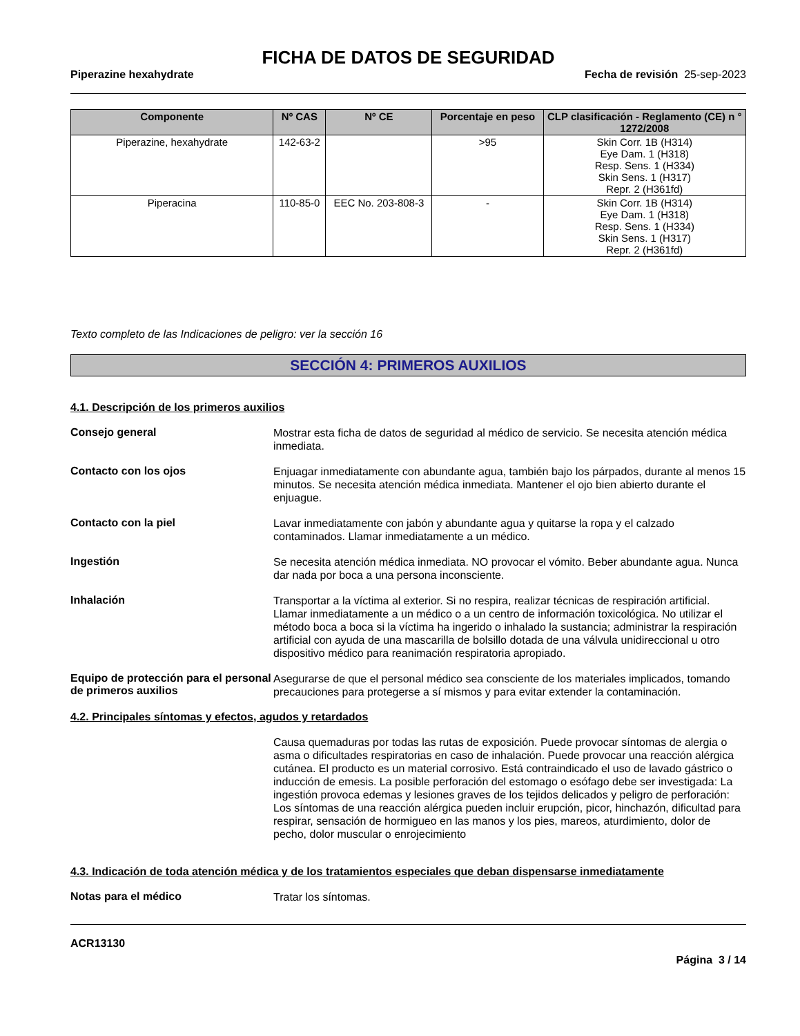FICHA DE DATOS DE SEGURIDAD
Piperazine hexahydrate Fecha de revisión 25-sep-2023
| Componente | Nº CAS | Nº CE | Porcentaje en peso | CLP clasificación - Reglamento (CE) n ° 1272/2008 |
| --- | --- | --- | --- | --- |
| Piperazine, hexahydrate | 142-63-2 | | >95 | Skin Corr. 1B (H314) Eye Dam. 1 (H318) Resp. Sens. 1 (H334) Skin Sens. 1 (H317) Repr. 2 (H361fd) |
| Piperacina | 110-85-0 | EEC No. 203-808-3 | - | Skin Corr. 1B (H314) Eye Dam. 1 (H318) Resp. Sens. 1 (H334) Skin Sens. 1 (H317) Repr. 2 (H361fd) |
Texto completo de las Indicaciones de peligro: ver la sección 16
SECCIÓN 4: PRIMEROS AUXILIOS
4.1. Descripción de los primeros auxilios
Consejo general
Mostrar esta ficha de datos de seguridad al médico de servicio. Se necesita atención médica inmediata.
Contacto con los ojos
Enjuagar inmediatamente con abundante agua, también bajo los párpados, durante al menos 15 minutos. Se necesita atención médica inmediata. Mantener el ojo bien abierto durante el enjuague.
Contacto con la piel
Lavar inmediatamente con jabón y abundante agua y quitarse la ropa y el calzado contaminados. Llamar inmediatamente a un médico.
Ingestión
Se necesita atención médica inmediata. NO provocar el vómito. Beber abundante agua. Nunca dar nada por boca a una persona inconsciente.
Inhalación
Transportar a la víctima al exterior. Si no respira, realizar técnicas de respiración artificial. Llamar inmediatamente a un médico o a un centro de información toxicológica. No utilizar el método boca a boca si la víctima ha ingerido o inhalado la sustancia; administrar la respiración artificial con ayuda de una mascarilla de bolsillo dotada de una válvula unidireccional u otro dispositivo médico para reanimación respiratoria apropiado.
Equipo de protección para el personal de primeros auxilios
Asegurarse de que el personal médico sea consciente de los materiales implicados, tomando precauciones para protegerse a sí mismos y para evitar extender la contaminación.
4.2. Principales síntomas y efectos, agudos y retardados
Causa quemaduras por todas las rutas de exposición. Puede provocar síntomas de alergia o asma o dificultades respiratorias en caso de inhalación. Puede provocar una reacción alérgica cutánea. El producto es un material corrosivo. Está contraindicado el uso de lavado gástrico o inducción de emesis. La posible perforación del estomago o esófago debe ser investigada: La ingestión provoca edemas y lesiones graves de los tejidos delicados y peligro de perforación: Los síntomas de una reacción alérgica pueden incluir erupción, picor, hinchazón, dificultad para respirar, sensación de hormigueo en las manos y los pies, mareos, aturdimiento, dolor de pecho, dolor muscular o enrojecimiento
4.3. Indicación de toda atención médica y de los tratamientos especiales que deban dispensarse inmediatamente
Notas para el médico
Tratar los síntomas.
ACR13130
Página 3 / 14